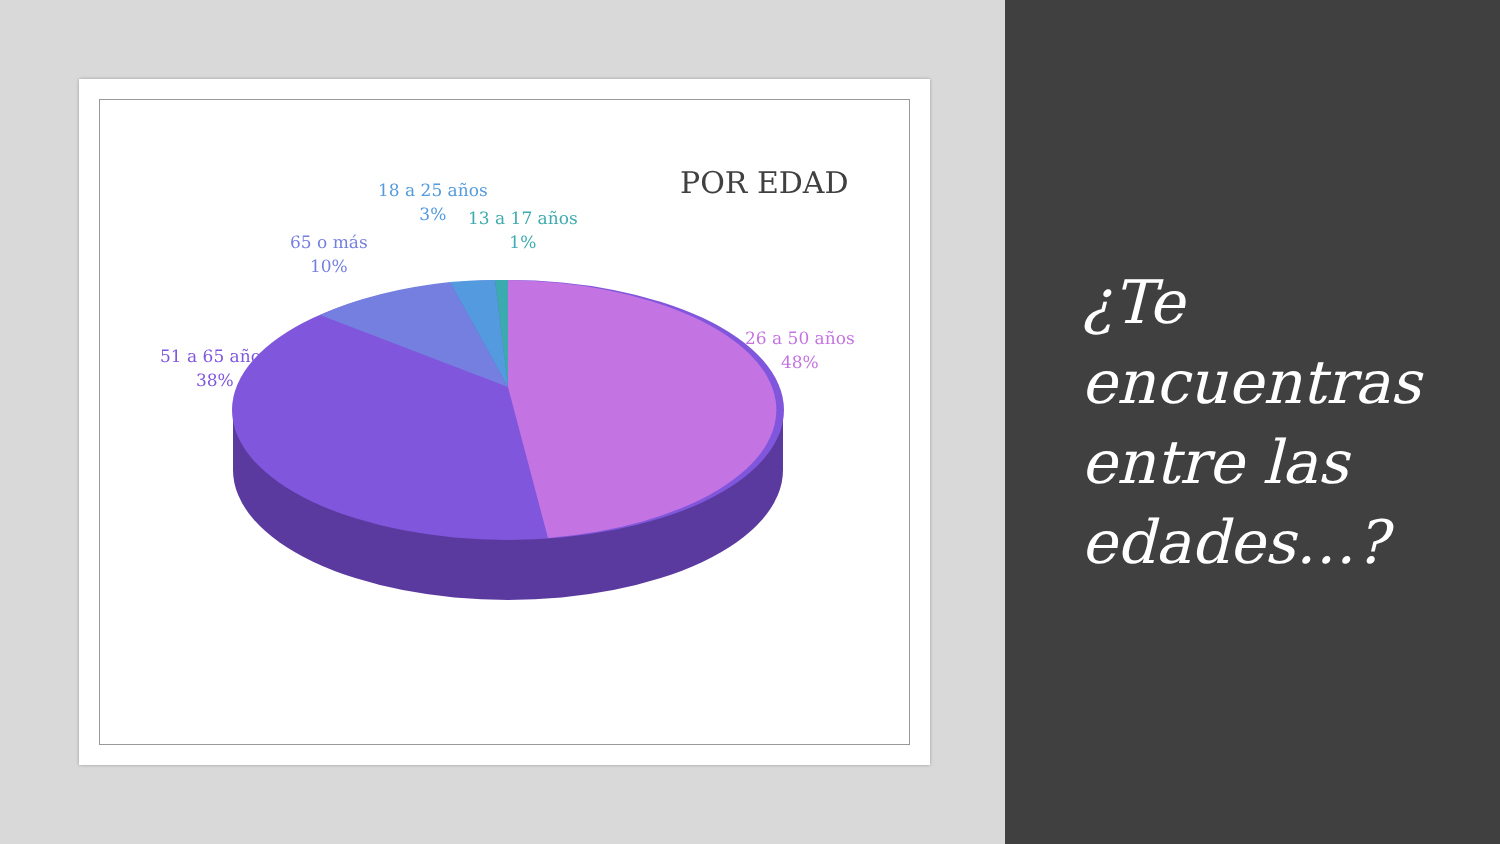POR EDAD
18 a 25 años
3%
13 a 17 años
1%
65 o más
10%
51 a 65 años
38%
26 a 50 años
48%
¿Te
encuentras
entre las
edades…?